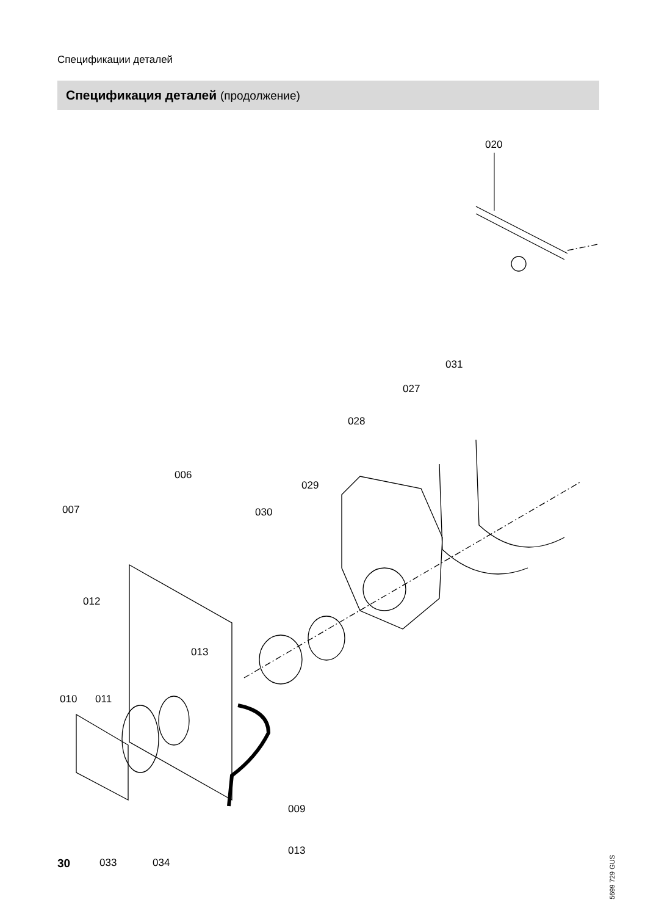Спецификации деталей
Спецификация деталей (продолжение)
020
031
027
028
006
029
007
030
012
013
010
011
009
013
033
034
5699 729 GUS
30